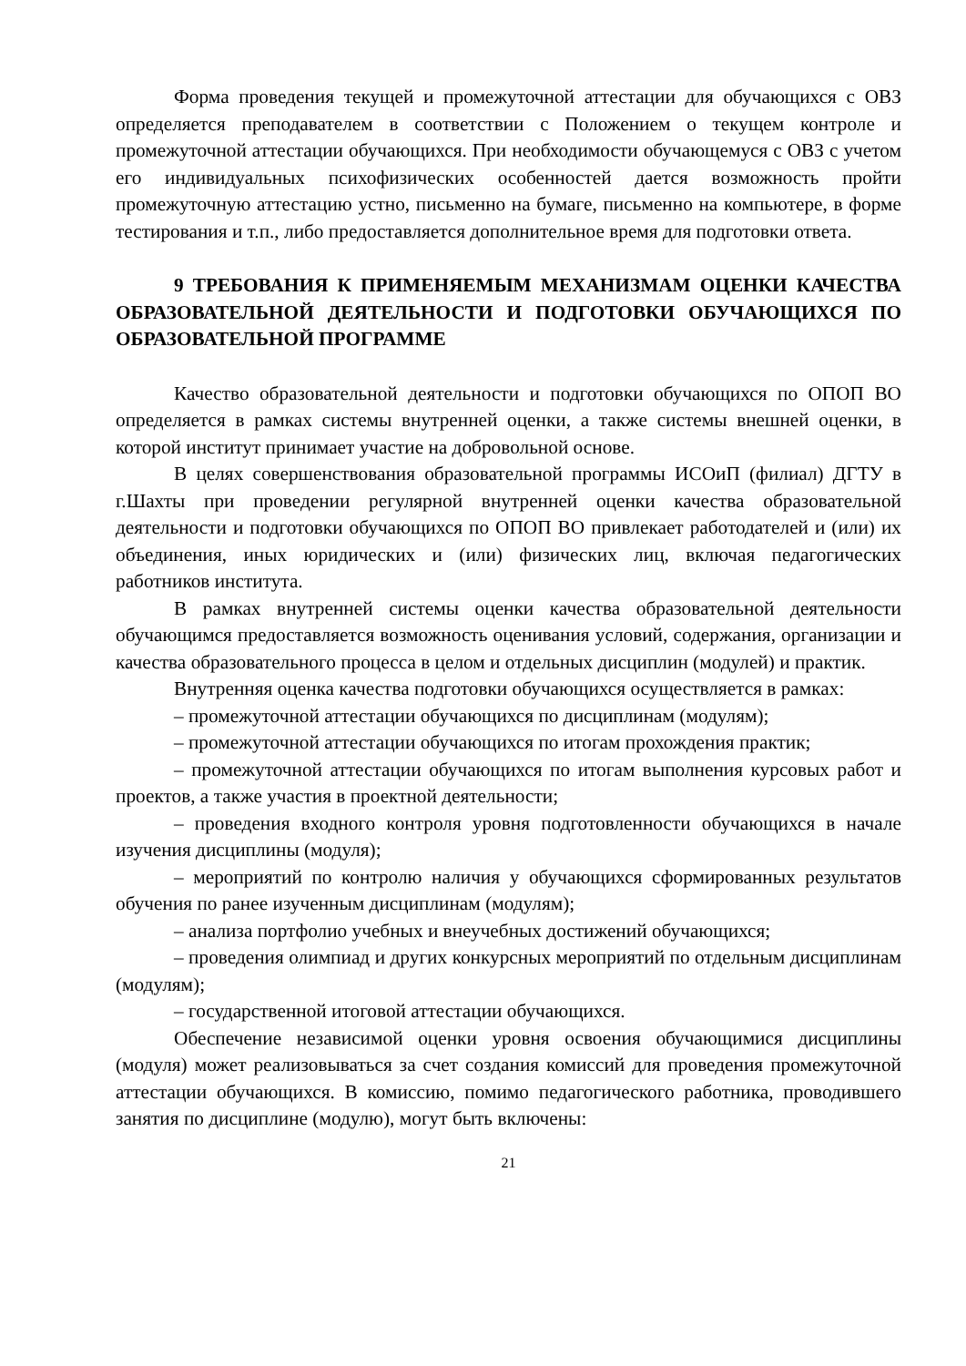Форма проведения текущей и промежуточной аттестации для обучающихся с ОВЗ определяется преподавателем в соответствии с Положением о текущем контроле и промежуточной аттестации обучающихся. При необходимости обучающемуся с ОВЗ с учетом его индивидуальных психофизических особенностей дается возможность пройти промежуточную аттестацию устно, письменно на бумаге, письменно на компьютере, в форме тестирования и т.п., либо предоставляется дополнительное время для подготовки ответа.
9 ТРЕБОВАНИЯ К ПРИМЕНЯЕМЫМ МЕХАНИЗМАМ ОЦЕНКИ КАЧЕСТВА ОБРАЗОВАТЕЛЬНОЙ ДЕЯТЕЛЬНОСТИ И ПОДГОТОВКИ ОБУЧАЮЩИХСЯ ПО ОБРАЗОВАТЕЛЬНОЙ ПРОГРАММЕ
Качество образовательной деятельности и подготовки обучающихся по ОПОП ВО определяется в рамках системы внутренней оценки, а также системы внешней оценки, в которой институт принимает участие на добровольной основе.
В целях совершенствования образовательной программы ИСОиП (филиал) ДГТУ в г.Шахты при проведении регулярной внутренней оценки качества образовательной деятельности и подготовки обучающихся по ОПОП ВО привлекает работодателей и (или) их объединения, иных юридических и (или) физических лиц, включая педагогических работников института.
В рамках внутренней системы оценки качества образовательной деятельности обучающимся предоставляется возможность оценивания условий, содержания, организации и качества образовательного процесса в целом и отдельных дисциплин (модулей) и практик.
Внутренняя оценка качества подготовки обучающихся осуществляется в рамках:
– промежуточной аттестации обучающихся по дисциплинам (модулям);
– промежуточной аттестации обучающихся по итогам прохождения практик;
– промежуточной аттестации обучающихся по итогам выполнения курсовых работ и проектов, а также участия в проектной деятельности;
– проведения входного контроля уровня подготовленности обучающихся в начале изучения дисциплины (модуля);
– мероприятий по контролю наличия у обучающихся сформированных результатов обучения по ранее изученным дисциплинам (модулям);
– анализа портфолио учебных и внеучебных достижений обучающихся;
– проведения олимпиад и других конкурсных мероприятий по отдельным дисциплинам (модулям);
– государственной итоговой аттестации обучающихся.
Обеспечение независимой оценки уровня освоения обучающимися дисциплины (модуля) может реализовываться за счет создания комиссий для проведения промежуточной аттестации обучающихся. В комиссию, помимо педагогического работника, проводившего занятия по дисциплине (модулю), могут быть включены:
21